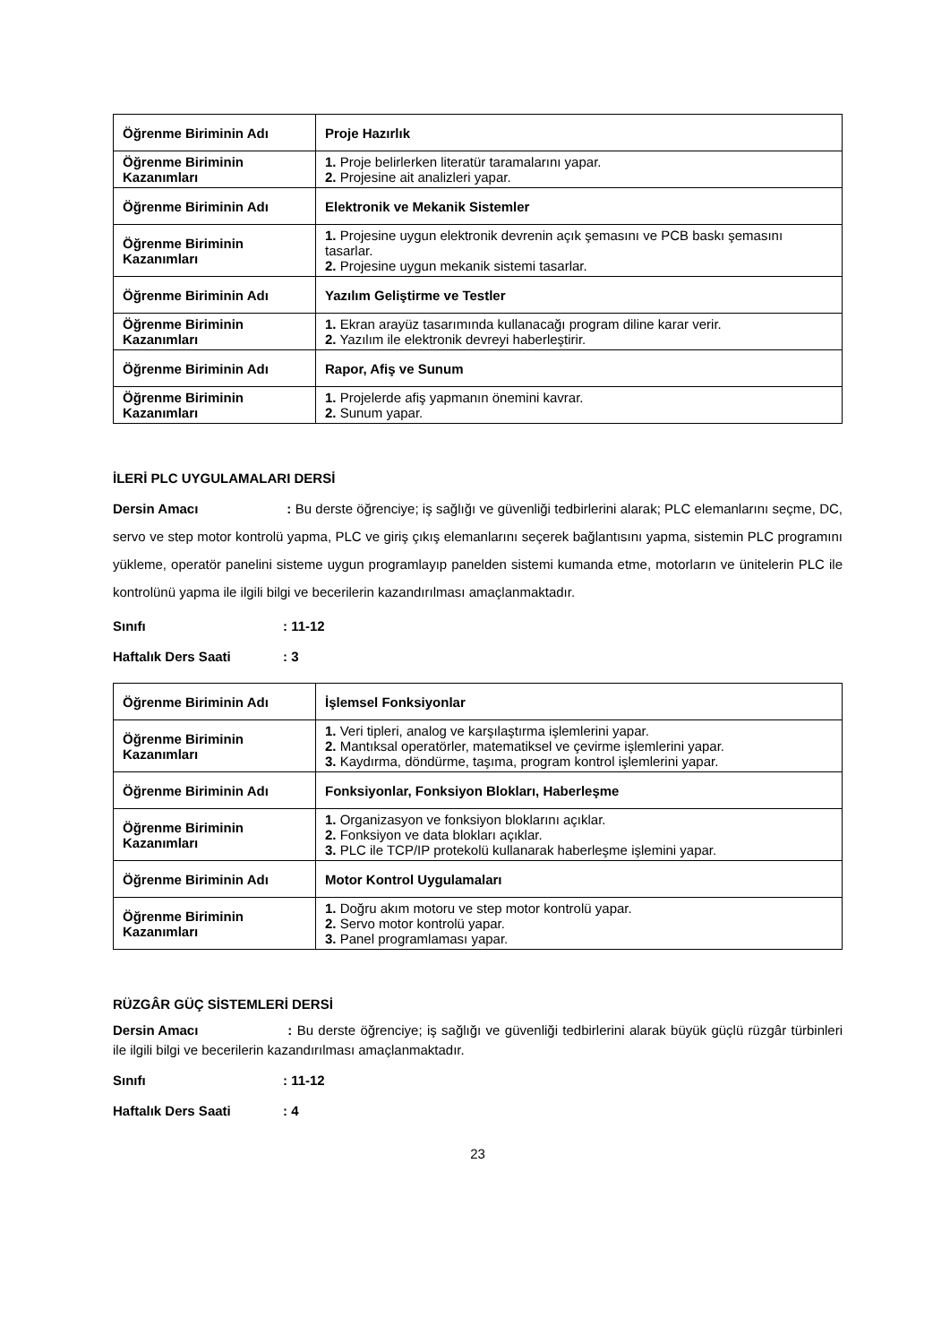| Öğrenme Biriminin Adı | Proje Hazırlık |
| Öğrenme Biriminin Kazanımları | 1. Proje belirlerken literatür taramalarını yapar. 2. Projesine ait analizleri yapar. |
| Öğrenme Biriminin Adı | Elektronik ve Mekanik Sistemler |
| Öğrenme Biriminin Kazanımları | 1. Projesine uygun elektronik devrenin açık şemasını ve PCB baskı şemasını tasarlar. 2. Projesine uygun mekanik sistemi tasarlar. |
| Öğrenme Biriminin Adı | Yazılım Geliştirme ve Testler |
| Öğrenme Biriminin Kazanımları | 1. Ekran arayüz tasarımında kullanacağı program diline karar verir. 2. Yazılım ile elektronik devreyi haberleştirir. |
| Öğrenme Biriminin Adı | Rapor, Afiş ve Sunum |
| Öğrenme Biriminin Kazanımları | 1. Projelerde afiş yapmanın önemini kavrar. 2. Sunum yapar. |
İLERİ PLC UYGULAMALARI DERSİ
Dersin Amacı : Bu derste öğrenciye; iş sağlığı ve güvenliği tedbirlerini alarak; PLC elemanlarını seçme, DC, servo ve step motor kontrolü yapma, PLC ve giriş çıkış elemanlarını seçerek bağlantısını yapma, sistemin PLC programını yükleme, operatör panelini sisteme uygun programlayıp panelden sistemi kumanda etme, motorların ve ünitelerin PLC ile kontrolünü yapma ile ilgili bilgi ve becerilerin kazandırılması amaçlanmaktadır.
Sınıfı: 11-12
Haftalık Ders Saati: 3
| Öğrenme Biriminin Adı | İşlemsel Fonksiyonlar |
| Öğrenme Biriminin Kazanımları | 1. Veri tipleri, analog ve karşılaştırma işlemlerini yapar. 2. Mantıksal operatörler, matematiksel ve çevirme işlemlerini yapar. 3. Kaydırma, döndürme, taşıma, program kontrol işlemlerini yapar. |
| Öğrenme Biriminin Adı | Fonksiyonlar, Fonksiyon Blokları, Haberleşme |
| Öğrenme Biriminin Kazanımları | 1. Organizasyon ve fonksiyon bloklarını açıklar. 2. Fonksiyon ve data blokları açıklar. 3. PLC ile TCP/IP protekolü kullanarak haberleşme işlemini yapar. |
| Öğrenme Biriminin Adı | Motor Kontrol Uygulamaları |
| Öğrenme Biriminin Kazanımları | 1. Doğru akım motoru ve step motor kontrolü yapar. 2. Servo motor kontrolü yapar. 3. Panel programlaması yapar. |
RÜZGÂR GÜÇ SİSTEMLERİ DERSİ
Dersin Amacı : Bu derste öğrenciye; iş sağlığı ve güvenliği tedbirlerini alarak büyük güçlü rüzgâr türbinleri ile ilgili bilgi ve becerilerin kazandırılması amaçlanmaktadır.
Sınıfı: 11-12
Haftalık Ders Saati: 4
23